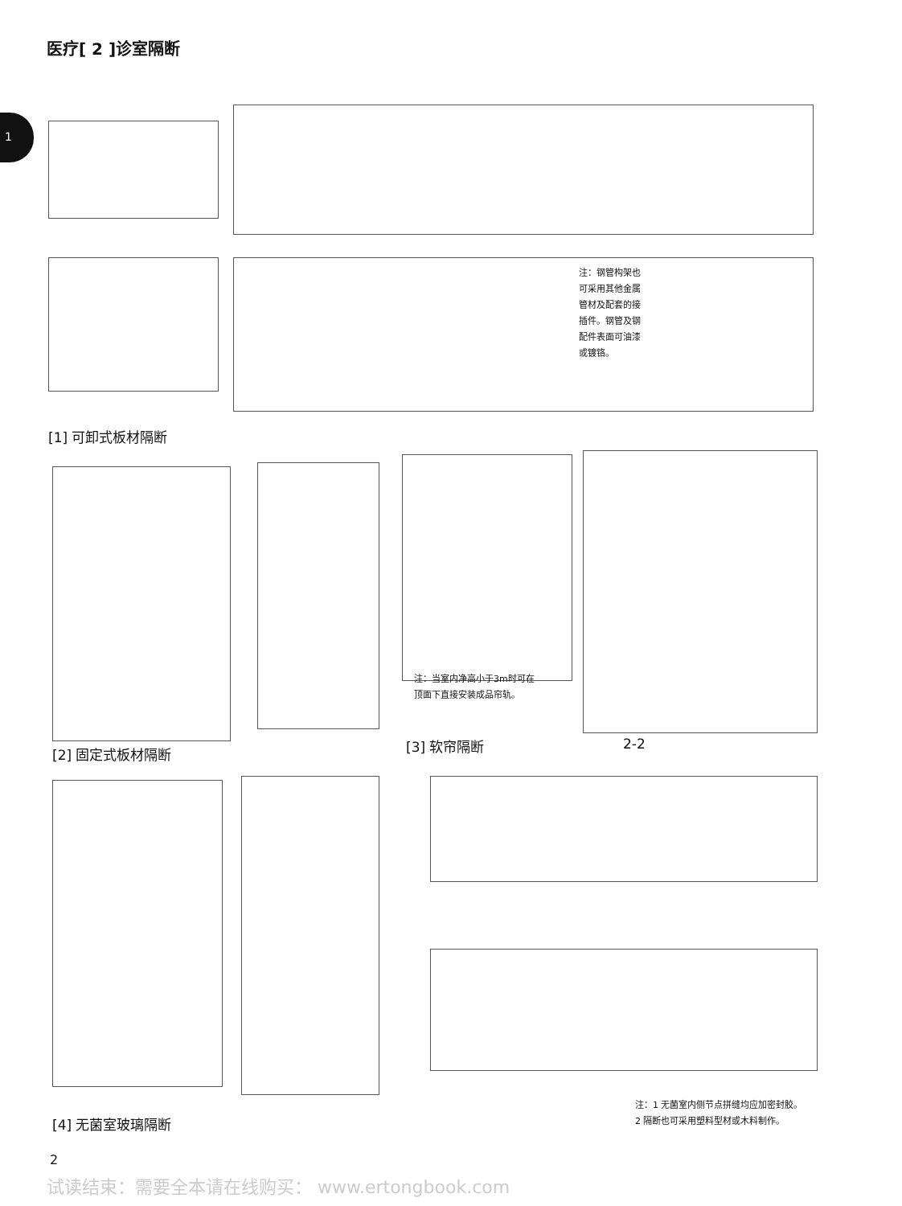医疗[ 2 ]诊室隔断
1
[1] 可卸式板材隔断
注：钢管构架也可采用其他金属管材及配套的接插件。钢管及钢配件表面可油漆或镀铬。
注：当室内净高小于3m时可在顶面下直接安装成品帘轨。
[2] 固定式板材隔断 [3] 软帘隔断 2-2
注：1 无菌室内侧节点拼缝均应加密封胶。
2 隔断也可采用塑料型材或木料制作。
[4] 无菌室玻璃隔断
2
试读结束：需要全本请在线购买： www.ertongbook.com